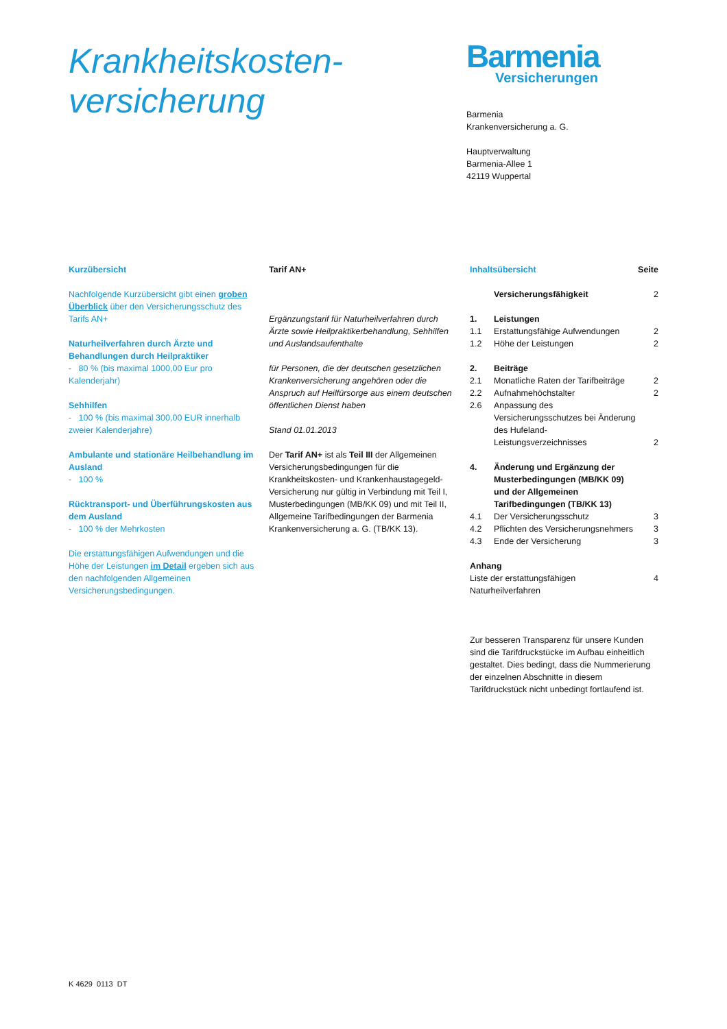Krankheitskosten-
versicherung
Barmenia
Versicherungen
Barmenia
Krankenversicherung a. G.
Hauptverwaltung
Barmenia-Allee 1
42119 Wuppertal
Kurzübersicht
Nachfolgende Kurzübersicht gibt einen groben Überblick über den Versicherungsschutz des Tarifs AN+
Naturheilverfahren durch Ärzte und Behandlungen durch Heilpraktiker
- 80 % (bis maximal 1000,00 Eur pro Kalenderjahr)
Sehhilfen
- 100 % (bis maximal 300,00 EUR innerhalb zweier Kalenderjahre)
Ambulante und stationäre Heilbehandlung im Ausland
- 100 %
Rücktransport- und Überführungskosten aus dem Ausland
- 100 % der Mehrkosten
Die erstattungsfähigen Aufwendungen und die Höhe der Leistungen im Detail ergeben sich aus den nachfolgenden Allgemeinen Versicherungsbedingungen.
Tarif AN+
Ergänzungstarif für Naturheilverfahren durch Ärzte sowie Heilpraktikerbehandlung, Sehhilfen und Auslandsaufenthalte
für Personen, die der deutschen gesetzlichen Krankenversicherung angehören oder die Anspruch auf Heilfürsorge aus einem deutschen öffentlichen Dienst haben
Stand 01.01.2013
Der Tarif AN+ ist als Teil III der Allgemeinen Versicherungsbedingungen für die Krankheitskosten- und Krankenhaustagegeld-Versicherung nur gültig in Verbindung mit Teil I, Musterbedingungen (MB/KK 09) und mit Teil II, Allgemeine Tarifbedingungen der Barmenia Krankenversicherung a. G. (TB/KK 13).
| Inhaltsübersicht | | Seite |
| | Versicherungsfähigkeit | 2 |
| 1. | Leistungen | |
| 1.1 | Erstattungsfähige Aufwendungen | 2 |
| 1.2 | Höhe der Leistungen | 2 |
| 2. | Beiträge | |
| 2.1 | Monatliche Raten der Tarifbeiträge | 2 |
| 2.2 | Aufnahmehöchstalter | 2 |
| 2.6 | Anpassung des Versicherungsschutzes bei Änderung des Hufeland-Leistungsverzeichnisses | 2 |
| 4. | Änderung und Ergänzung der Musterbedingungen (MB/KK 09) und der Allgemeinen Tarifbedingungen (TB/KK 13) | |
| 4.1 | Der Versicherungsschutz | 3 |
| 4.2 | Pflichten des Versicherungsnehmers | 3 |
| 4.3 | Ende der Versicherung | 3 |
| Anhang | | |
| Liste der erstattungsfähigen Naturheilverfahren | | 4 |
Zur besseren Transparenz für unsere Kunden sind die Tarifdruckstücke im Aufbau einheitlich gestaltet. Dies bedingt, dass die Nummerierung der einzelnen Abschnitte in diesem Tarifdruckstück nicht unbedingt fortlaufend ist.
K 4629 0113 DT